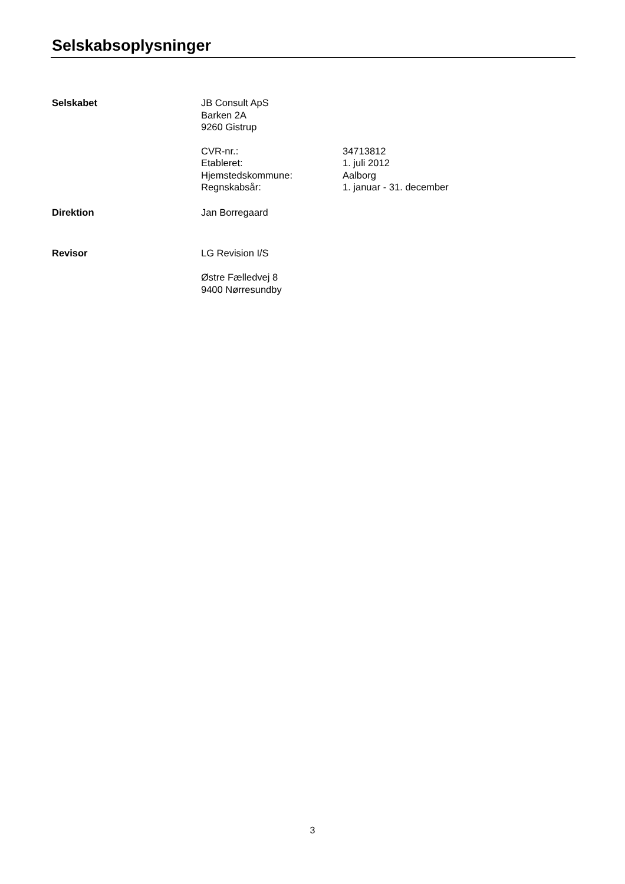Selskabsoplysninger
Selskabet JB Consult ApS
Barken 2A
9260 Gistrup
CVR-nr.: 34713812
Etableret: 1. juli 2012
Hjemstedskommune: Aalborg
Regnskabsår: 1. januar - 31. december
Direktion Jan Borregaard
Revisor LG Revision I/S
Østre Fælledvej 8
9400 Nørresundby
3